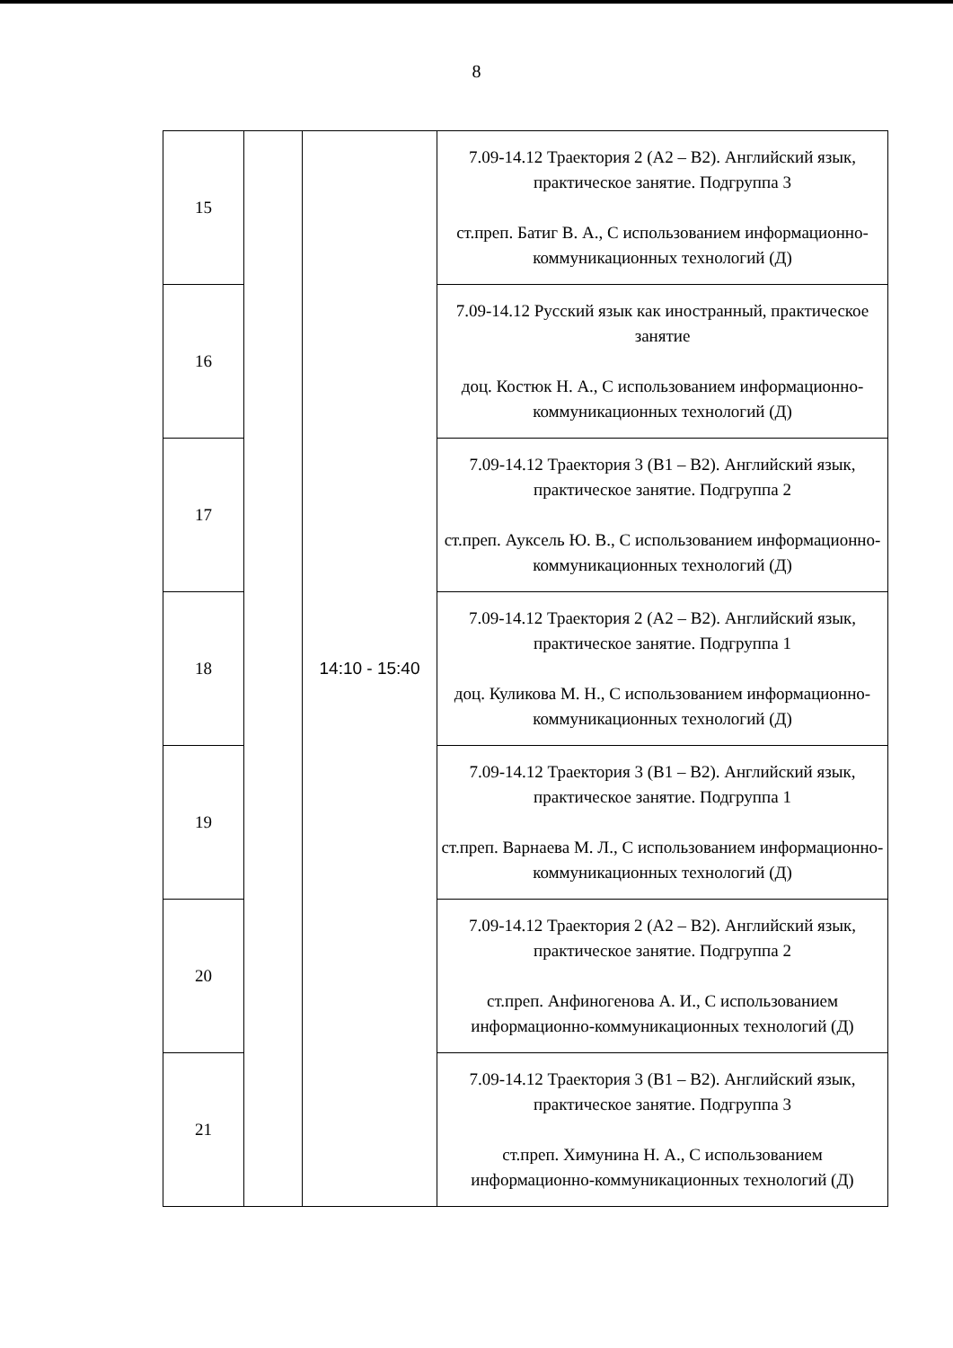8
| 15 | | 14:10 - 15:40 | 7.09-14.12 Траектория 2 (А2 – В2). Английский язык, практическое занятие. Подгруппа 3 ст.преп. Батиг В. А., С использованием информационно-коммуникационных технологий (Д) |
| 16 | | | 7.09-14.12 Русский язык как иностранный, практическое занятие доц. Костюк Н. А., С использованием информационно-коммуникационных технологий (Д) |
| 17 | | | 7.09-14.12 Траектория 3 (В1 – В2). Английский язык, практическое занятие. Подгруппа 2 ст.преп. Ауксель Ю. В., С использованием информационно-коммуникационных технологий (Д) |
| 18 | | | 7.09-14.12 Траектория 2 (А2 – В2). Английский язык, практическое занятие. Подгруппа 1 доц. Куликова М. Н., С использованием информационно-коммуникационных технологий (Д) |
| 19 | | | 7.09-14.12 Траектория 3 (В1 – В2). Английский язык, практическое занятие. Подгруппа 1 ст.преп. Варнаева М. Л., С использованием информационно-коммуникационных технологий (Д) |
| 20 | | | 7.09-14.12 Траектория 2 (А2 – В2). Английский язык, практическое занятие. Подгруппа 2 ст.преп. Анфиногенова А. И., С использованием информационно-коммуникационных технологий (Д) |
| 21 | | | 7.09-14.12 Траектория 3 (В1 – В2). Английский язык, практическое занятие. Подгруппа 3 ст.преп. Химунина Н. А., С использованием информационно-коммуникационных технологий (Д) |